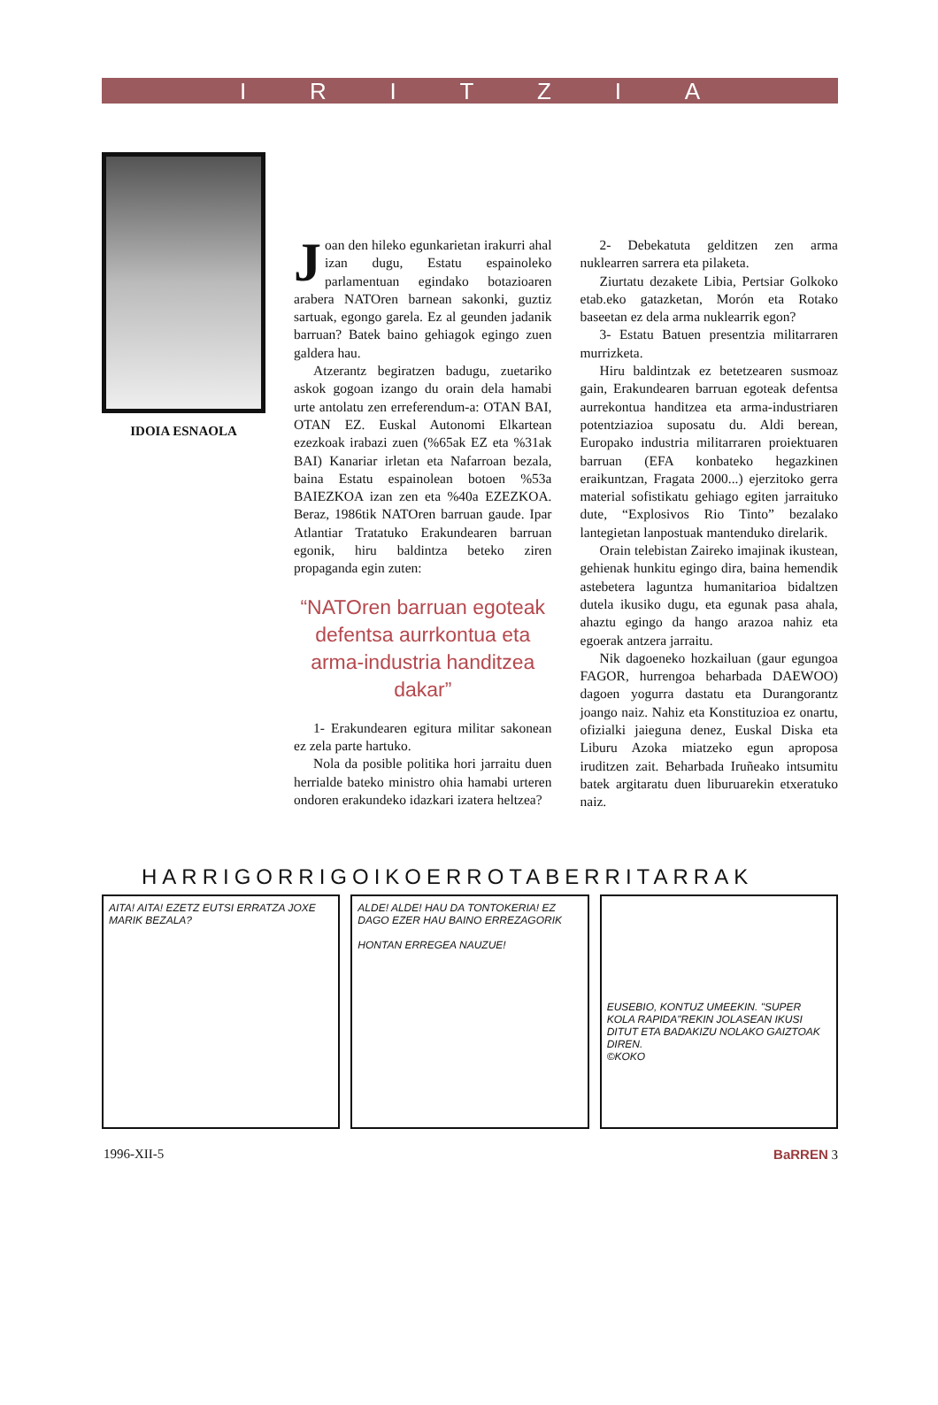IRITZIA
IDOIA ESNAOLA
Joan den hileko egunkarietan irakurri ahal izan dugu, Estatu espainoleko parlamentuan egindako botazioaren arabera NATOren barnean sakonki, guztiz sartuak, egongo garela. Ez al geunden jadanik barruan? Batek baino gehiagok egingo zuen galdera hau.
Atzerantz begiratzen badugu, zuetariko askok gogoan izango du orain dela hamabi urte antolatu zen erreferendum-a: OTAN BAI, OTAN EZ. Euskal Autonomi Elkartean ezezkoak irabazi zuen (%65ak EZ eta %31ak BAI) Kanariar irletan eta Nafarroan bezala, baina Estatu espainolean botoen %53a BAIEZKOA izan zen eta %40a EZEZKOA. Beraz, 1986tik NATOren barruan gaude. Ipar Atlantiar Tratatuko Erakundearen barruan egonik, hiru baldintza beteko ziren propaganda egin zuten:
“NATOren barruan egoteak defentsa aurrkontua eta arma-industria handitzea dakar”
1- Erakundearen egitura militar sakonean ez zela parte hartuko.
Nola da posible politika hori jarraitu duen herrialde bateko ministro ohia hamabi urteren ondoren erakundeko idazkari izatera heltzea?
2- Debekatuta gelditzen zen arma nuklearren sarrera eta pilaketa.
Ziurtatu dezakete Libia, Pertsiar Golkoko etab.eko gatazketan, Morón eta Rotako baseetan ez dela arma nuklearrik egon?
3- Estatu Batuen presentzia militarraren murrizketa.
Hiru baldintzak ez betetzearen susmoaz gain, Erakundearen barruan egoteak defentsa aurrekontua handitzea eta arma-industriaren potentziazioa suposatu du. Aldi berean, Europako industria militarraren proiektuaren barruan (EFA konbateko hegazkinen eraikuntzan, Fragata 2000...) ejerzitoko gerra material sofistikatu gehiago egiten jarraituko dute, “Explosivos Rio Tinto” bezalako lantegietan lanpostuak mantenduko direlarik.
Orain telebistan Zaireko imajinak ikustean, gehienak hunkitu egingo dira, baina hemendik astebetera laguntza humanitarioa bidaltzen dutela ikusiko dugu, eta egunak pasa ahala, ahaztu egingo da hango arazoa nahiz eta egoerak antzera jarraitu.
Nik dagoeneko hozkailuan (gaur egungoa FAGOR, hurrengoa beharbada DAEWOO) dagoen yogurra dastatu eta Durangorantz joango naiz. Nahiz eta Konstituzioa ez onartu, ofizialki jaieguna denez, Euskal Diska eta Liburu Azoka miatzeko egun aproposa iruditzen zait. Beharbada Iruñeako intsumitu batek argitaratu duen liburuarekin etxeratuko naiz.
HARRIGORRIGOIKOERROTABERRITARRAK
AITA! AITA! EZETZ EUTSI ERRATZA JOXE MARIK BEZALA?
ALDE! ALDE! HAU DA TONTOKERIA! EZ DAGO EZER HAU BAINO ERREZAGORIK
HONTAN ERREGEA NAUZUE!
EUSEBIO, KONTUZ UMEEKIN. "SUPER KOLA RAPIDA"REKIN JOLASEAN IKUSI DITUT ETA BADAKIZU NOLAKO GAIZTOAK DIREN.
©KOKO
1996-XII-5 BaRREN 3